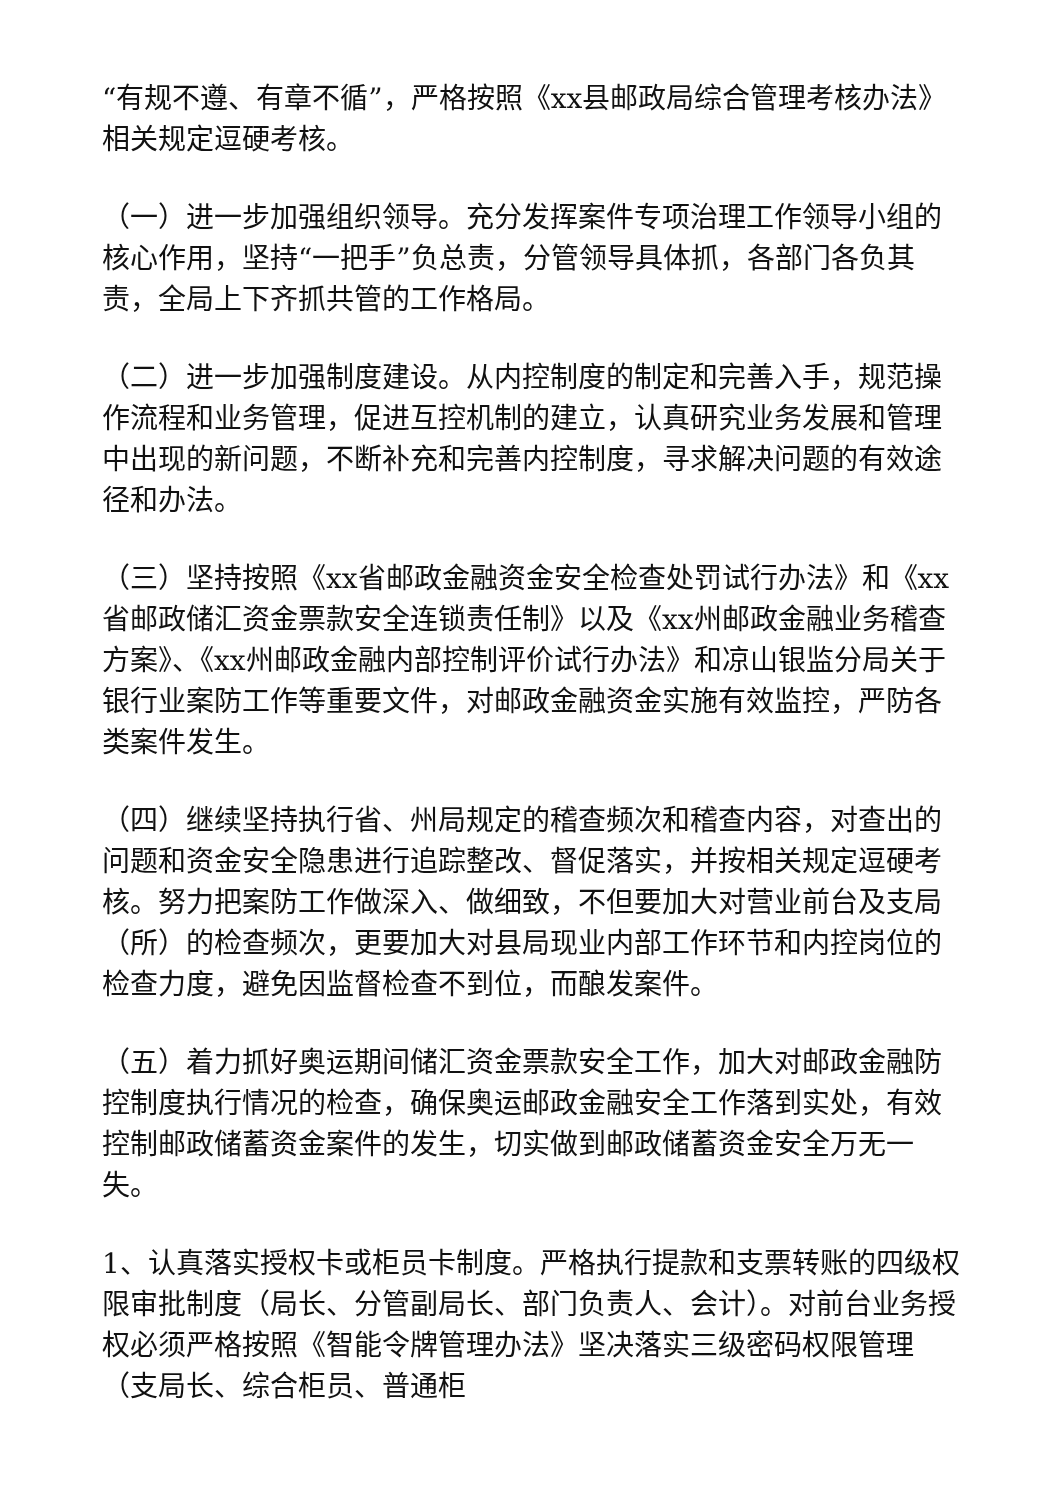“有规不遵、有章不循”，严格按照《xx县邮政局综合管理考核办法》相关规定逗硬考核。
（一）进一步加强组织领导。充分发挥案件专项治理工作领导小组的核心作用，坚持“一把手”负总责，分管领导具体抓，各部门各负其责，全局上下齐抓共管的工作格局。
（二）进一步加强制度建设。从内控制度的制定和完善入手，规范操作流程和业务管理，促进互控机制的建立，认真研究业务发展和管理中出现的新问题，不断补充和完善内控制度，寻求解决问题的有效途径和办法。
（三）坚持按照《xx省邮政金融资金安全检查处罚试行办法》和《xx省邮政储汇资金票款安全连锁责任制》以及《xx州邮政金融业务稽查方案》、《xx州邮政金融内部控制评价试行办法》和凉山银监分局关于银行业案防工作等重要文件，对邮政金融资金实施有效监控，严防各类案件发生。
（四）继续坚持执行省、州局规定的稽查频次和稽查内容，对查出的问题和资金安全隐患进行追踪整改、督促落实，并按相关规定逗硬考核。努力把案防工作做深入、做细致，不但要加大对营业前台及支局（所）的检查频次，更要加大对县局现业内部工作环节和内控岗位的检查力度，避免因监督检查不到位，而酿发案件。
（五）着力抓好奥运期间储汇资金票款安全工作，加大对邮政金融防控制度执行情况的检查，确保奥运邮政金融安全工作落到实处，有效控制邮政储蓄资金案件的发生，切实做到邮政储蓄资金安全万无一失。
1、认真落实授权卡或柜员卡制度。严格执行提款和支票转账的四级权限审批制度（局长、分管副局长、部门负责人、会计）。对前台业务授权必须严格按照《智能令牌管理办法》坚决落实三级密码权限管理（支局长、综合柜员、普通柜